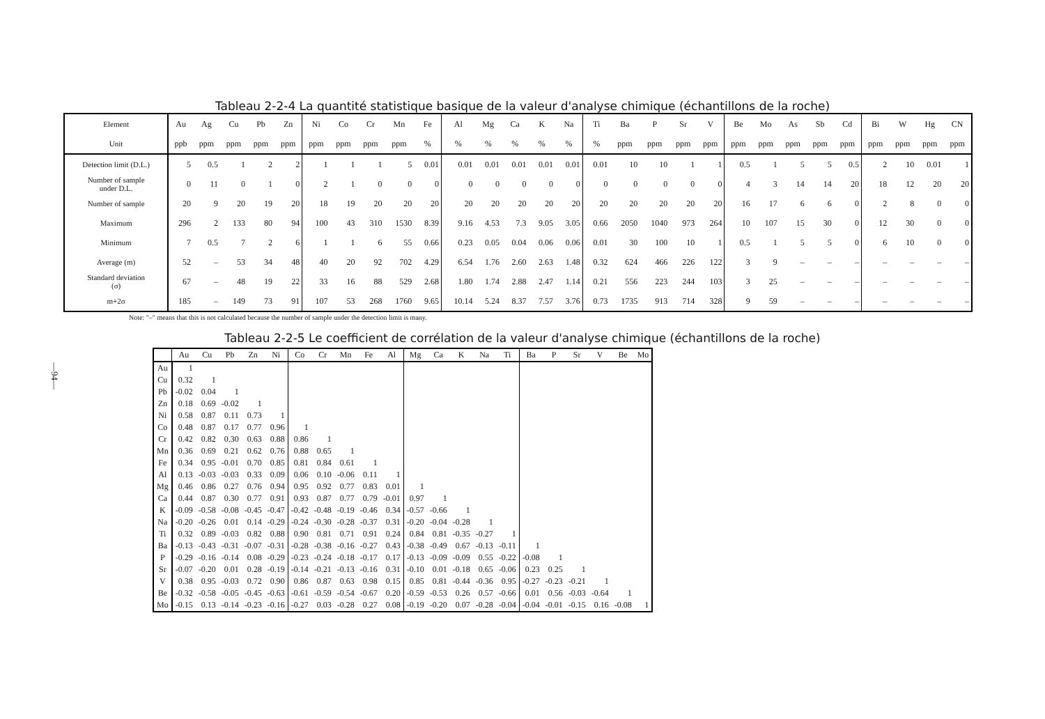—94—
Tableau 2-2-4 La quantité statistique basique de la valeur d'analyse chimique (échantillons de la roche)
| Element | Au | Ag | Cu | Pb | Zn | Ni | Co | Cr | Mn | Fe | Al | Mg | Ca | K | Na | Ti | Ba | P | Sr | V | Be | Mo | As | Sb | Cd | Bi | W | Hg | CN |
| --- | --- | --- | --- | --- | --- | --- | --- | --- | --- | --- | --- | --- | --- | --- | --- | --- | --- | --- | --- | --- | --- | --- | --- | --- | --- | --- | --- | --- | --- |
| Unit | ppb | ppm | ppm | ppm | ppm | ppm | ppm | ppm | ppm | % | % | % | % | % | % | % | ppm | ppm | ppm | ppm | ppm | ppm | ppm | ppm | ppm | ppm | ppm | ppm | ppm |
| Detection limit (D.L.) | 5 | 0.5 | 1 | 2 | 2 | 1 | 1 | 1 | 5 | 0.01 | 0.01 | 0.01 | 0.01 | 0.01 | 0.01 | 0.01 | 10 | 10 | 1 | 1 | 0.5 | 1 | 5 | 5 | 0.5 | 2 | 10 | 0.01 | 1 |
| Number of sample under D.L. | 0 | 11 | 0 | 1 | 0 | 2 | 1 | 0 | 0 | 0 | 0 | 0 | 0 | 0 | 0 | 0 | 0 | 0 | 0 | 0 | 4 | 3 | 14 | 14 | 20 | 18 | 12 | 20 | 20 |
| Number of sample | 20 | 9 | 20 | 19 | 20 | 18 | 19 | 20 | 20 | 20 | 20 | 20 | 20 | 20 | 20 | 20 | 20 | 20 | 20 | 20 | 16 | 17 | 6 | 6 | 0 | 2 | 8 | 0 | 0 |
| Maximum | 296 | 2 | 133 | 80 | 94 | 100 | 43 | 310 | 1530 | 8.39 | 9.16 | 4.53 | 7.3 | 9.05 | 3.05 | 0.66 | 2050 | 1040 | 973 | 264 | 10 | 107 | 15 | 30 | 0 | 12 | 30 | 0 | 0 |
| Minimum | 7 | 0.5 | 7 | 2 | 6 | 1 | 1 | 6 | 55 | 0.66 | 0.23 | 0.05 | 0.04 | 0.06 | 0.06 | 0.01 | 30 | 100 | 10 | 1 | 0.5 | 1 | 5 | 5 | 0 | 6 | 10 | 0 | 0 |
| Average (m) | 52 | – | 53 | 34 | 48 | 40 | 20 | 92 | 702 | 4.29 | 6.54 | 1.76 | 2.60 | 2.63 | 1.48 | 0.32 | 624 | 466 | 226 | 122 | 3 | 9 | – | – | – | – | – | – | – |
| Standard deviation (σ) | 67 | – | 48 | 19 | 22 | 33 | 16 | 88 | 529 | 2.68 | 1.80 | 1.74 | 2.88 | 2.47 | 1.14 | 0.21 | 556 | 223 | 244 | 103 | 3 | 25 | – | – | – | – | – | – | – |
| m+2σ | 185 | – | 149 | 73 | 91 | 107 | 53 | 268 | 1760 | 9.65 | 10.14 | 5.24 | 8.37 | 7.57 | 3.76 | 0.73 | 1735 | 913 | 714 | 328 | 9 | 59 | – | – | – | – | – | – | – |
Note: "–" means that this is not calculated because the number of sample under the detection limit is many.
Tableau 2-2-5 Le coefficient de corrélation de la valeur d'analyse chimique (échantillons de la roche)
| | Au | Cu | Pb | Zn | Ni | Co | Cr | Mn | Fe | Al | Mg | Ca | K | Na | Ti | Ba | P | Sr | V | Be | Mo |
| --- | --- | --- | --- | --- | --- | --- | --- | --- | --- | --- | --- | --- | --- | --- | --- | --- | --- | --- | --- | --- | --- |
| Au | 1 | | | | | | | | | | | | | | | | | | | | |
| Cu | 0.32 | 1 | | | | | | | | | | | | | | | | | | | |
| Pb | -0.02 | 0.04 | 1 | | | | | | | | | | | | | | | | | | |
| Zn | 0.18 | 0.69 | -0.02 | 1 | | | | | | | | | | | | | | | | | |
| Ni | 0.58 | 0.87 | 0.11 | 0.73 | 1 | | | | | | | | | | | | | | | | |
| Co | 0.48 | 0.87 | 0.17 | 0.77 | 0.96 | 1 | | | | | | | | | | | | | | | |
| Cr | 0.42 | 0.82 | 0.30 | 0.63 | 0.88 | 0.86 | 1 | | | | | | | | | | | | | | |
| Mn | 0.36 | 0.69 | 0.21 | 0.62 | 0.76 | 0.88 | 0.65 | 1 | | | | | | | | | | | | | |
| Fe | 0.34 | 0.95 | -0.01 | 0.70 | 0.85 | 0.81 | 0.84 | 0.61 | 1 | | | | | | | | | | | | |
| Al | 0.13 | -0.03 | -0.03 | 0.33 | 0.09 | 0.06 | 0.10 | -0.06 | 0.11 | 1 | | | | | | | | | | | |
| Mg | 0.46 | 0.86 | 0.27 | 0.76 | 0.94 | 0.95 | 0.92 | 0.77 | 0.83 | 0.01 | 1 | | | | | | | | | | |
| Ca | 0.44 | 0.87 | 0.30 | 0.77 | 0.91 | 0.93 | 0.87 | 0.77 | 0.79 | -0.01 | 0.97 | 1 | | | | | | | | | |
| K | -0.09 | -0.58 | -0.08 | -0.45 | -0.47 | -0.42 | -0.48 | -0.19 | -0.46 | 0.34 | -0.57 | -0.66 | 1 | | | | | | | | |
| Na | -0.20 | -0.26 | 0.01 | 0.14 | -0.29 | -0.24 | -0.30 | -0.28 | -0.37 | 0.31 | -0.20 | -0.04 | -0.28 | 1 | | | | | | | |
| Ti | 0.32 | 0.89 | -0.03 | 0.82 | 0.88 | 0.90 | 0.81 | 0.71 | 0.91 | 0.24 | 0.84 | 0.81 | -0.35 | -0.27 | 1 | | | | | | |
| Ba | -0.13 | -0.43 | -0.31 | -0.07 | -0.31 | -0.28 | -0.38 | -0.16 | -0.27 | 0.43 | -0.38 | -0.49 | 0.67 | -0.13 | -0.11 | 1 | | | | | |
| P | -0.29 | -0.16 | -0.14 | 0.08 | -0.29 | -0.23 | -0.24 | -0.18 | -0.17 | 0.17 | -0.13 | -0.09 | -0.09 | 0.55 | -0.22 | -0.08 | 1 | | | | |
| Sr | -0.07 | -0.20 | 0.01 | 0.28 | -0.19 | -0.14 | -0.21 | -0.13 | -0.16 | 0.31 | -0.10 | 0.01 | -0.18 | 0.65 | -0.06 | 0.23 | 0.25 | 1 | | | |
| V | 0.38 | 0.95 | -0.03 | 0.72 | 0.90 | 0.86 | 0.87 | 0.63 | 0.98 | 0.15 | 0.85 | 0.81 | -0.44 | -0.36 | 0.95 | -0.27 | -0.23 | -0.21 | 1 | | |
| Be | -0.32 | -0.58 | -0.05 | -0.45 | -0.63 | -0.61 | -0.59 | -0.54 | -0.67 | 0.20 | -0.59 | -0.53 | 0.26 | 0.57 | -0.66 | 0.01 | 0.56 | -0.03 | -0.64 | 1 | |
| Mo | -0.15 | 0.13 | -0.14 | -0.23 | -0.16 | -0.27 | 0.03 | -0.28 | 0.27 | 0.08 | -0.19 | -0.20 | 0.07 | -0.28 | -0.04 | -0.04 | -0.01 | -0.15 | 0.16 | -0.08 | 1 |